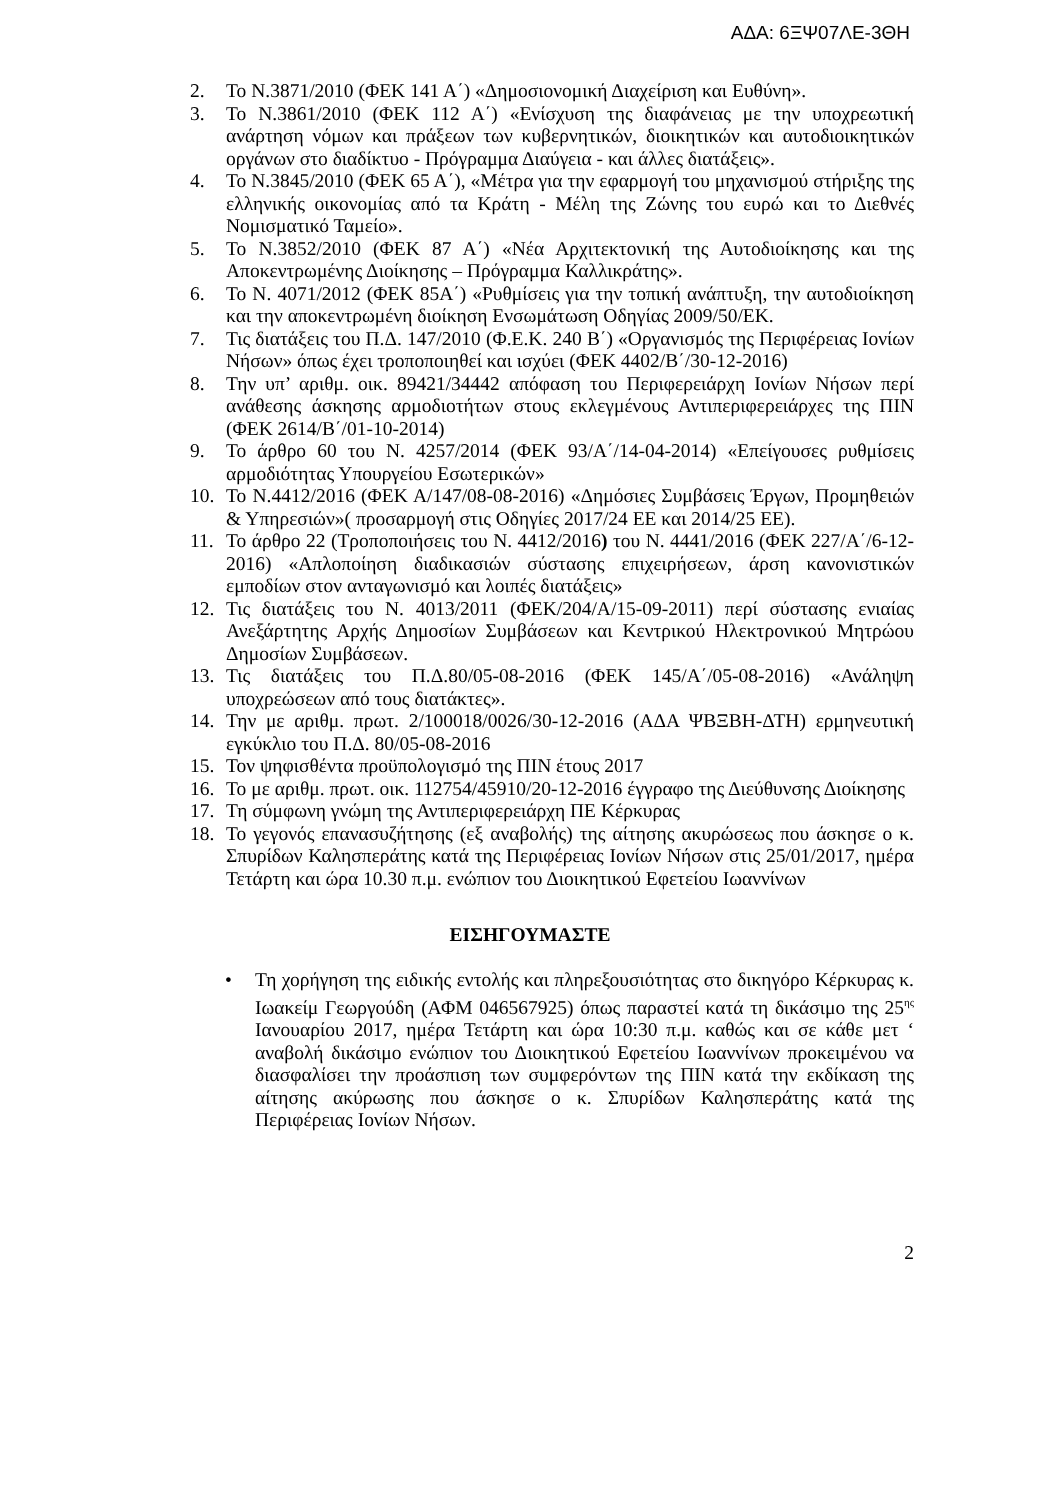ΑΔΑ: 6ΞΨ07ΛΕ-3ΘΗ
2. Το Ν.3871/2010 (ΦΕΚ 141 Α΄) «Δημοσιονομική Διαχείριση και Ευθύνη».
3. Το Ν.3861/2010 (ΦΕΚ 112 Α΄) «Ενίσχυση της διαφάνειας με την υποχρεωτική ανάρτηση νόμων και πράξεων των κυβερνητικών, διοικητικών και αυτοδιοικητικών οργάνων στο διαδίκτυο - Πρόγραμμα Διαύγεια - και άλλες διατάξεις».
4. Το Ν.3845/2010 (ΦΕΚ 65 Α΄), «Μέτρα για την εφαρμογή του μηχανισμού στήριξης της ελληνικής οικονομίας από τα Κράτη - Μέλη της Ζώνης του ευρώ και το Διεθνές Νομισματικό Ταμείο».
5. Το Ν.3852/2010 (ΦΕΚ 87 Α΄) «Νέα Αρχιτεκτονική της Αυτοδιοίκησης και της Αποκεντρωμένης Διοίκησης – Πρόγραμμα Καλλικράτης».
6. Το Ν. 4071/2012 (ΦΕΚ 85Α΄) «Ρυθμίσεις για την τοπική ανάπτυξη, την αυτοδιοίκηση και την αποκεντρωμένη διοίκηση Ενσωμάτωση Οδηγίας 2009/50/ΕΚ.
7. Τις διατάξεις του Π.Δ. 147/2010 (Φ.Ε.Κ. 240 Β΄) «Οργανισμός της Περιφέρειας Ιονίων Νήσων» όπως έχει τροποποιηθεί και ισχύει (ΦΕΚ 4402/Β΄/30-12-2016)
8. Την υπ’ αριθμ. οικ. 89421/34442 απόφαση του Περιφερειάρχη Ιονίων Νήσων περί ανάθεσης άσκησης αρμοδιοτήτων στους εκλεγμένους Αντιπεριφερειάρχες της ΠΙΝ (ΦΕΚ 2614/Β΄/01-10-2014)
9. Το άρθρο 60 του Ν. 4257/2014 (ΦΕΚ 93/Α΄/14-04-2014) «Επείγουσες ρυθμίσεις αρμοδιότητας Υπουργείου Εσωτερικών»
10. Το Ν.4412/2016 (ΦΕΚ Α/147/08-08-2016) «Δημόσιες Συμβάσεις Έργων, Προμηθειών & Υπηρεσιών»( προσαρμογή στις Οδηγίες 2017/24 ΕΕ και 2014/25 ΕΕ).
11. Το άρθρο 22 (Τροποποιήσεις του Ν. 4412/2016) του Ν. 4441/2016 (ΦΕΚ 227/Α΄/6-12-2016) «Απλοποίηση διαδικασιών σύστασης επιχειρήσεων, άρση κανονιστικών εμποδίων στον ανταγωνισμό και λοιπές διατάξεις»
12. Τις διατάξεις του Ν. 4013/2011 (ΦΕΚ/204/Α/15-09-2011) περί σύστασης ενιαίας Ανεξάρτητης Αρχής Δημοσίων Συμβάσεων και Κεντρικού Ηλεκτρονικού Μητρώου Δημοσίων Συμβάσεων.
13. Τις διατάξεις του Π.Δ.80/05-08-2016 (ΦΕΚ 145/Α΄/05-08-2016) «Ανάληψη υποχρεώσεων από τους διατάκτες».
14. Την με αριθμ. πρωτ. 2/100018/0026/30-12-2016 (ΑΔΑ ΨΒΞΒΗ-ΔΤΗ) ερμηνευτική εγκύκλιο του Π.Δ. 80/05-08-2016
15. Τον ψηφισθέντα προϋπολογισμό της ΠΙΝ έτους 2017
16. Το με αριθμ. πρωτ. οικ. 112754/45910/20-12-2016 έγγραφο της Διεύθυνσης Διοίκησης
17. Τη σύμφωνη γνώμη της Αντιπεριφερειάρχη ΠΕ Κέρκυρας
18. Το γεγονός επανασυζήτησης (εξ αναβολής) της αίτησης ακυρώσεως που άσκησε ο κ. Σπυρίδων Καλησπεράτης κατά της Περιφέρειας Ιονίων Νήσων στις 25/01/2017, ημέρα Τετάρτη και ώρα 10.30 π.μ. ενώπιον του Διοικητικού Εφετείου Ιωαννίνων
ΕΙΣΗΓΟΥΜΑΣΤΕ
• Τη χορήγηση της ειδικής εντολής και πληρεξουσιότητας στο δικηγόρο Κέρκυρας κ. Ιωακείμ Γεωργούδη (ΑΦΜ 046567925) όπως παραστεί κατά τη δικάσιμο της 25<sup>ης</sup> Ιανουαρίου 2017, ημέρα Τετάρτη και ώρα 10:30 π.μ. καθώς και σε κάθε μετ ‘ αναβολή δικάσιμο ενώπιον του Διοικητικού Εφετείου Ιωαννίνων προκειμένου να διασφαλίσει την προάσπιση των συμφερόντων της ΠΙΝ κατά την εκδίκαση της αίτησης ακύρωσης που άσκησε ο κ. Σπυρίδων Καλησπεράτης κατά της Περιφέρειας Ιονίων Νήσων.
2